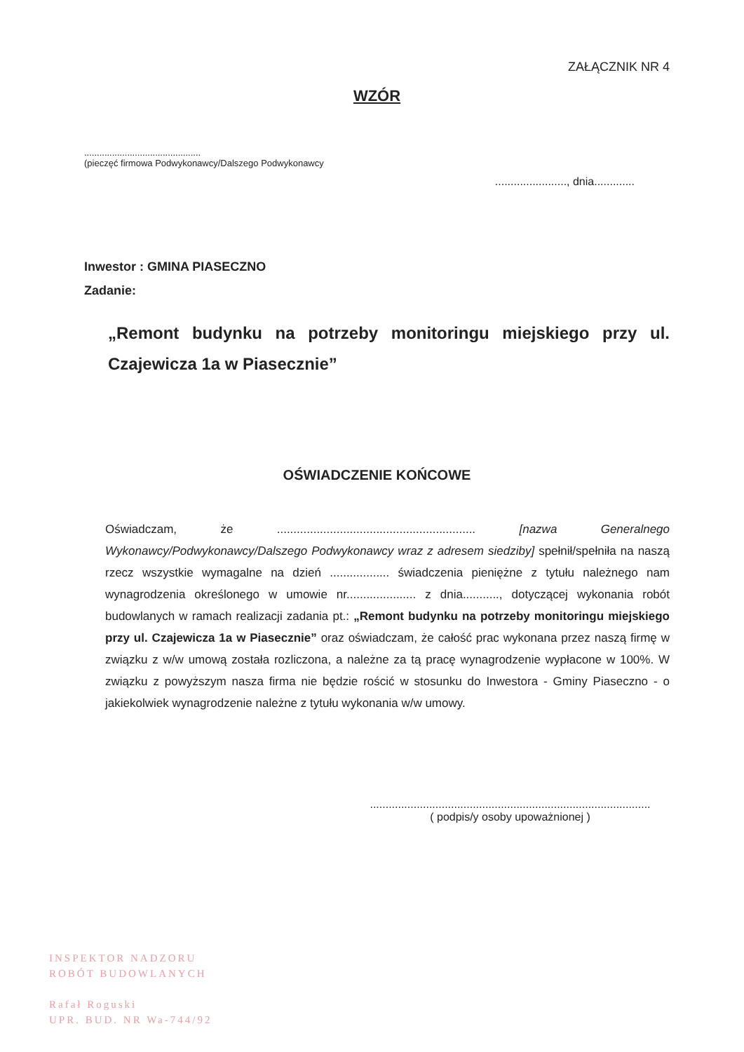ZAŁĄCZNIK NR 4
WZÓR
..............................................
(pieczęć firmowa Podwykonawcy/Dalszego Podwykonawcy
......................., dnia.............
Inwestor : GMINA PIASECZNO
Zadanie:
„Remont budynku na potrzeby monitoringu miejskiego przy ul. Czajewicza 1a w Piasecznie”
OŚWIADCZENIE KOŃCOWE
Oświadczam, że ............................................................ [nazwa Generalnego Wykonawcy/Podwykonawcy/Dalszego Podwykonawcy wraz z adresem siedziby] spełnił/spełniła na naszą rzecz wszystkie wymagalne na dzień .................. świadczenia pieniężne z tytułu należnego nam wynagrodzenia określonego w umowie nr..................... z dnia..........., dotyczącej wykonania robót budowlanych w ramach realizacji zadania pt.: „Remont budynku na potrzeby monitoringu miejskiego przy ul. Czajewicza 1a w Piasecznie” oraz oświadczam, że całość prac wykonana przez naszą firmę w związku z w/w umową została rozliczona, a należne za tą pracę wynagrodzenie wypłacone w 100%. W związku z powyższym nasza firma nie będzie rościć w stosunku do Inwestora - Gminy Piaseczno - o jakiekolwiek wynagrodzenie należne z tytułu wykonania w/w umowy.
..........................................................................................
( podpis/y osoby upoważnionej )
INSPEKTOR NADZORU
ROBÓT BUDOWLANYCH
Rafał Roguski
UPR. BUD. NR Wa-744/92